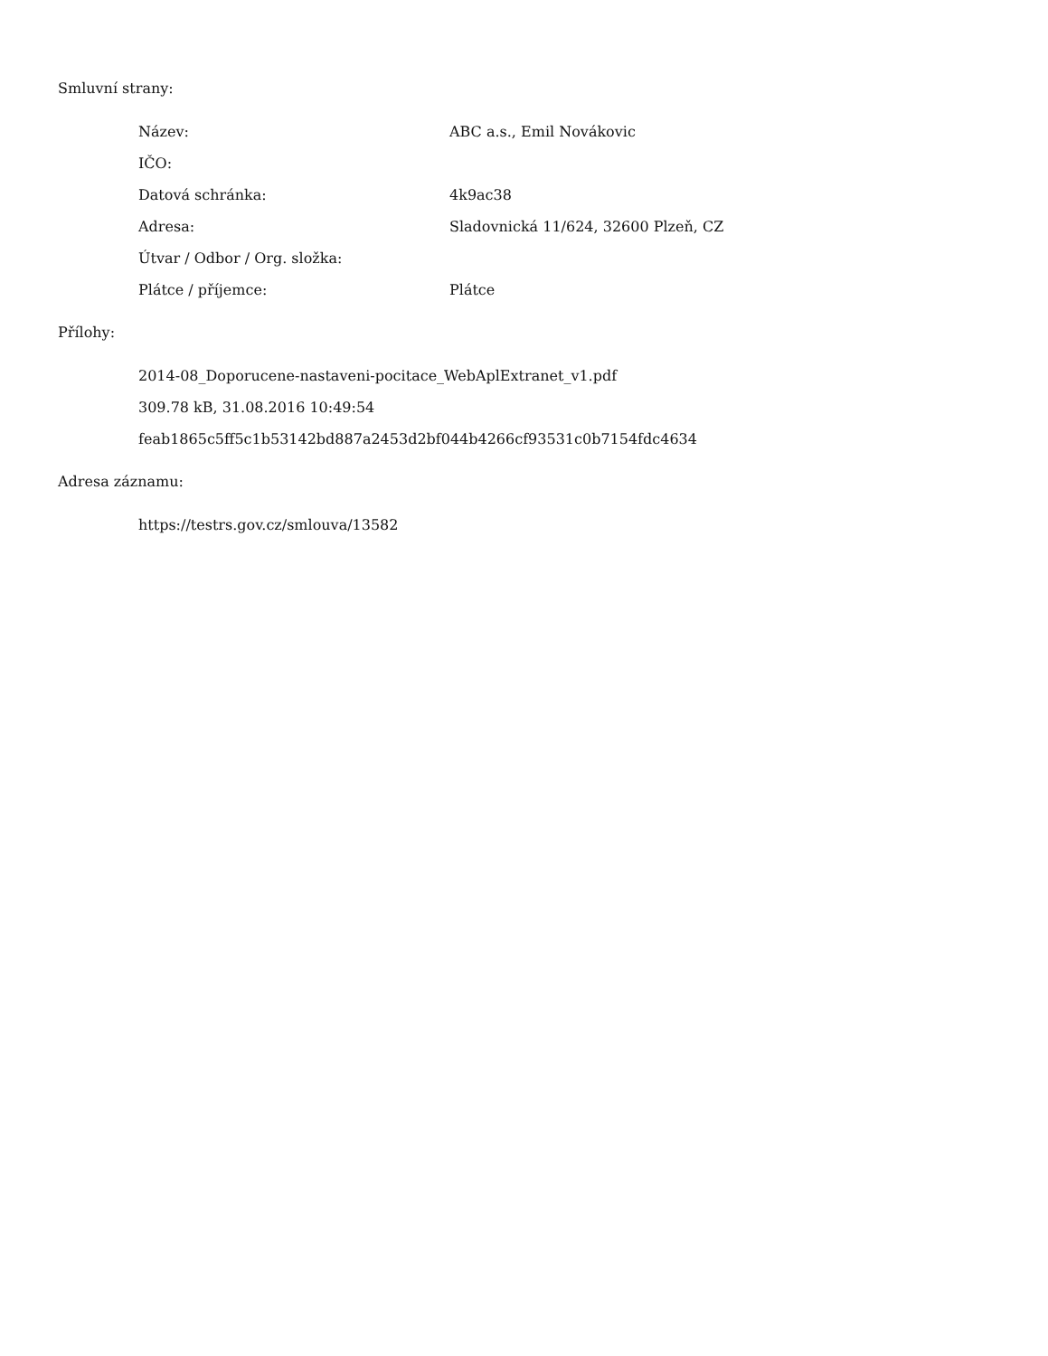Smluvní strany:
| Název: | ABC a.s., Emil Novákovic |
| IČO: | |
| Datová schránka: | 4k9ac38 |
| Adresa: | Sladovnická 11/624, 32600 Plzeň, CZ |
| Útvar / Odbor / Org. složka: | |
| Plátce / příjemce: | Plátce |
Přílohy:
2014-08_Doporucene-nastaveni-pocitace_WebAplExtranet_v1.pdf
309.78 kB, 31.08.2016 10:49:54
feab1865c5ff5c1b53142bd887a2453d2bf044b4266cf93531c0b7154fdc4634
Adresa záznamu:
https://testrs.gov.cz/smlouva/13582